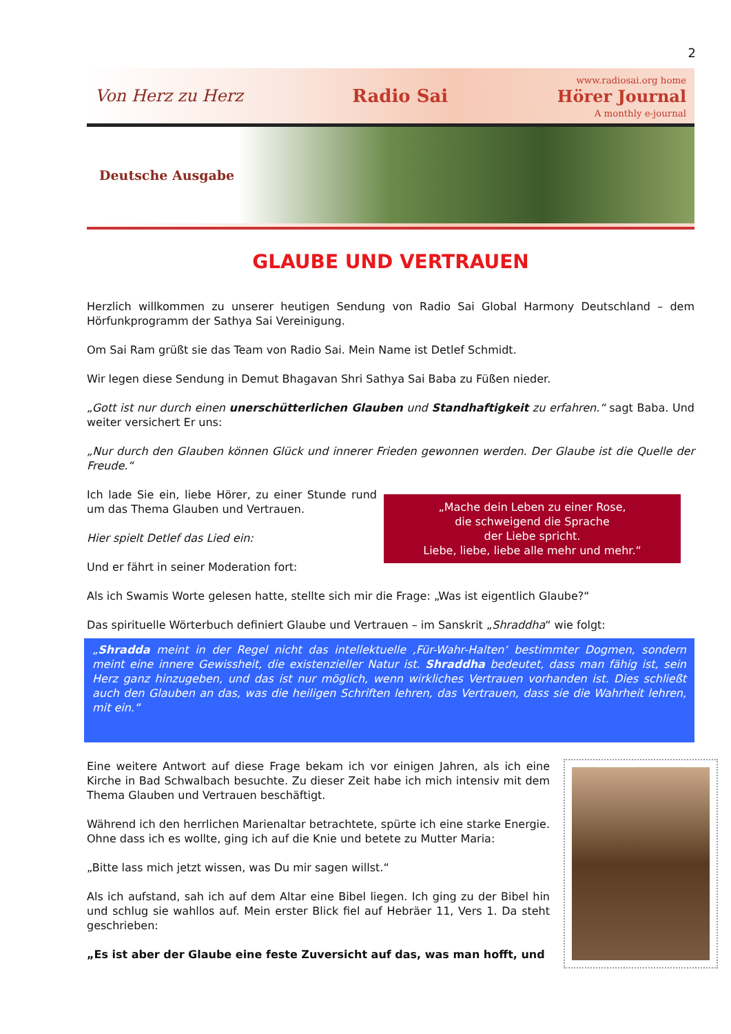2
Von Herz zu Herz Radio Sai www.radiosai.org home
Hörer Journal
A monthly e-journal
Deutsche Ausgabe
GLAUBE UND VERTRAUEN
Herzlich willkommen zu unserer heutigen Sendung von Radio Sai Global Harmony Deutschland – dem Hörfunkprogramm der Sathya Sai Vereinigung.
Om Sai Ram grüßt sie das Team von Radio Sai. Mein Name ist Detlef Schmidt.
Wir legen diese Sendung in Demut Bhagavan Shri Sathya Sai Baba zu Füßen nieder.
„Gott ist nur durch einen unerschütterlichen Glauben und Standhaftigkeit zu erfahren.“ sagt Baba. Und weiter versichert Er uns:
„Nur durch den Glauben können Glück und innerer Frieden gewonnen werden. Der Glaube ist die Quelle der Freude.“
„Mache dein Leben zu einer Rose,
die schweigend die Sprache
der Liebe spricht.
Liebe, liebe, liebe alle mehr und mehr.“
Ich lade Sie ein, liebe Hörer, zu einer Stunde rund um das Thema Glauben und Vertrauen.
Hier spielt Detlef das Lied ein:
Und er fährt in seiner Moderation fort:
Als ich Swamis Worte gelesen hatte, stellte sich mir die Frage: „Was ist eigentlich Glaube?“
Das spirituelle Wörterbuch definiert Glaube und Vertrauen – im Sanskrit „Shraddha“ wie folgt:
„Shradda meint in der Regel nicht das intellektuelle ‚Für-Wahr-Halten‘ bestimmter Dogmen, sondern meint eine innere Gewissheit, die existenzieller Natur ist. Shraddha bedeutet, dass man fähig ist, sein Herz ganz hinzugeben, und das ist nur möglich, wenn wirkliches Vertrauen vorhanden ist. Dies schließt auch den Glauben an das, was die heiligen Schriften lehren, das Vertrauen, dass sie die Wahrheit lehren, mit ein.“
Eine weitere Antwort auf diese Frage bekam ich vor einigen Jahren, als ich eine Kirche in Bad Schwalbach besuchte. Zu dieser Zeit habe ich mich intensiv mit dem Thema Glauben und Vertrauen beschäftigt.
Während ich den herrlichen Marienaltar betrachtete, spürte ich eine starke Energie. Ohne dass ich es wollte, ging ich auf die Knie und betete zu Mutter Maria:
„Bitte lass mich jetzt wissen, was Du mir sagen willst.“
Als ich aufstand, sah ich auf dem Altar eine Bibel liegen. Ich ging zu der Bibel hin und schlug sie wahllos auf. Mein erster Blick fiel auf Hebräer 11, Vers 1. Da steht geschrieben:
„Es ist aber der Glaube eine feste Zuversicht auf das, was man hofft, und